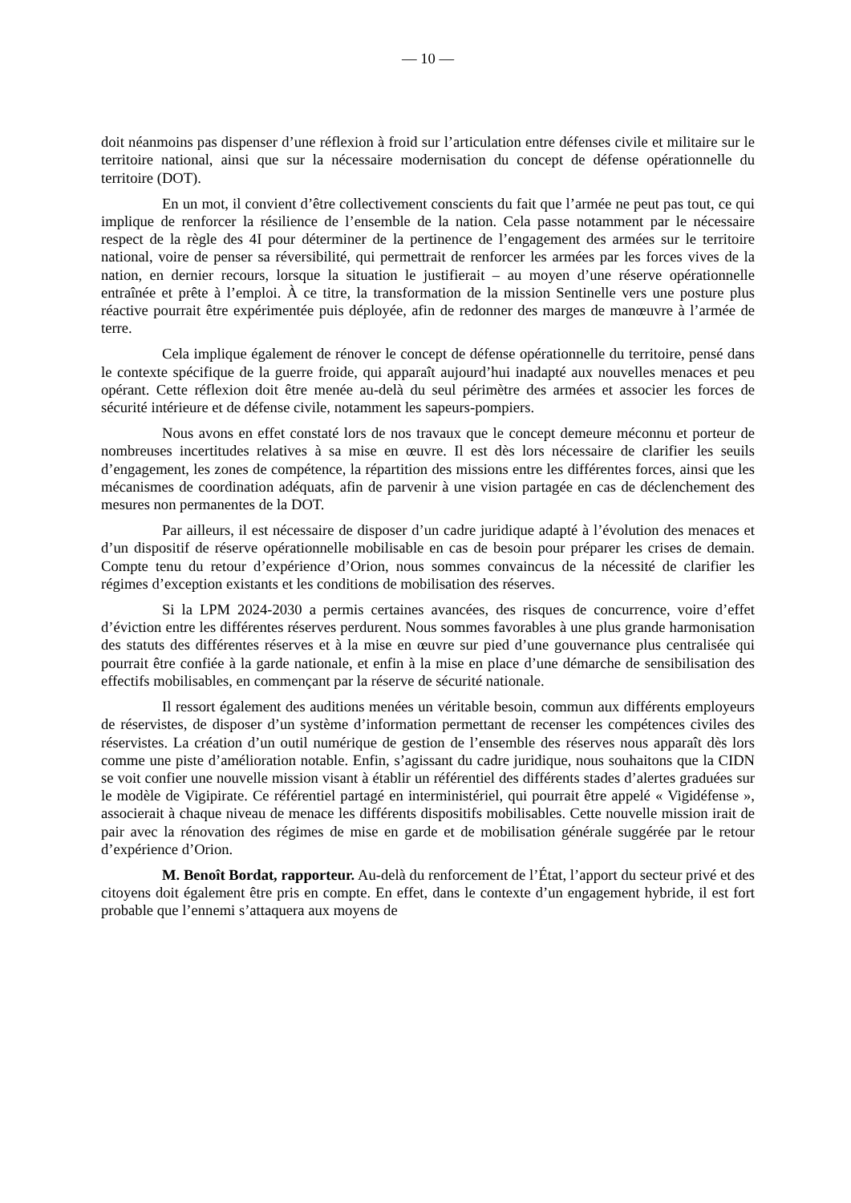— 10 —
doit néanmoins pas dispenser d’une réflexion à froid sur l’articulation entre défenses civile et militaire sur le territoire national, ainsi que sur la nécessaire modernisation du concept de défense opérationnelle du territoire (DOT).
En un mot, il convient d’être collectivement conscients du fait que l’armée ne peut pas tout, ce qui implique de renforcer la résilience de l’ensemble de la nation. Cela passe notamment par le nécessaire respect de la règle des 4I pour déterminer de la pertinence de l’engagement des armées sur le territoire national, voire de penser sa réversibilité, qui permettrait de renforcer les armées par les forces vives de la nation, en dernier recours, lorsque la situation le justifierait – au moyen d’une réserve opérationnelle entraînée et prête à l’emploi. À ce titre, la transformation de la mission Sentinelle vers une posture plus réactive pourrait être expérimentée puis déployée, afin de redonner des marges de manœuvre à l’armée de terre.
Cela implique également de rénover le concept de défense opérationnelle du territoire, pensé dans le contexte spécifique de la guerre froide, qui apparaît aujourd’hui inadapté aux nouvelles menaces et peu opérant. Cette réflexion doit être menée au-delà du seul périmètre des armées et associer les forces de sécurité intérieure et de défense civile, notamment les sapeurs-pompiers.
Nous avons en effet constaté lors de nos travaux que le concept demeure méconnu et porteur de nombreuses incertitudes relatives à sa mise en œuvre. Il est dès lors nécessaire de clarifier les seuils d’engagement, les zones de compétence, la répartition des missions entre les différentes forces, ainsi que les mécanismes de coordination adéquats, afin de parvenir à une vision partagée en cas de déclenchement des mesures non permanentes de la DOT.
Par ailleurs, il est nécessaire de disposer d’un cadre juridique adapté à l’évolution des menaces et d’un dispositif de réserve opérationnelle mobilisable en cas de besoin pour préparer les crises de demain. Compte tenu du retour d’expérience d’Orion, nous sommes convaincus de la nécessité de clarifier les régimes d’exception existants et les conditions de mobilisation des réserves.
Si la LPM 2024-2030 a permis certaines avancées, des risques de concurrence, voire d’effet d’éviction entre les différentes réserves perdurent. Nous sommes favorables à une plus grande harmonisation des statuts des différentes réserves et à la mise en œuvre sur pied d’une gouvernance plus centralisée qui pourrait être confiée à la garde nationale, et enfin à la mise en place d’une démarche de sensibilisation des effectifs mobilisables, en commençant par la réserve de sécurité nationale.
Il ressort également des auditions menées un véritable besoin, commun aux différents employeurs de réservistes, de disposer d’un système d’information permettant de recenser les compétences civiles des réservistes. La création d’un outil numérique de gestion de l’ensemble des réserves nous apparaît dès lors comme une piste d’amélioration notable. Enfin, s’agissant du cadre juridique, nous souhaitons que la CIDN se voit confier une nouvelle mission visant à établir un référentiel des différents stades d’alertes graduées sur le modèle de Vigipirate. Ce référentiel partagé en interministériel, qui pourrait être appelé « Vigidéfense », associerait à chaque niveau de menace les différents dispositifs mobilisables. Cette nouvelle mission irait de pair avec la rénovation des régimes de mise en garde et de mobilisation générale suggérée par le retour d’expérience d’Orion.
M. Benoît Bordat, rapporteur. Au-delà du renforcement de l’État, l’apport du secteur privé et des citoyens doit également être pris en compte. En effet, dans le contexte d’un engagement hybride, il est fort probable que l’ennemi s’attaquera aux moyens de